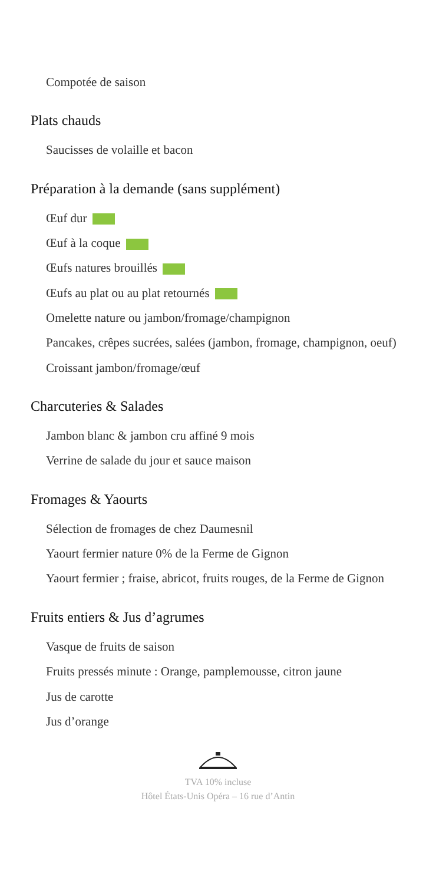Compotée de saison
Plats chauds
Saucisses de volaille et bacon
Préparation à la demande (sans supplément)
Œuf dur
Œuf à la coque
Œufs natures brouillés
Œufs au plat ou au plat retournés
Omelette nature ou jambon/fromage/champignon
Pancakes, crêpes sucrées, salées (jambon, fromage, champignon, oeuf)
Croissant jambon/fromage/œuf
Charcuteries & Salades
Jambon blanc & jambon cru affiné 9 mois
Verrine de salade du jour et sauce maison
Fromages & Yaourts
Sélection de fromages de chez Daumesnil
Yaourt fermier nature 0% de la Ferme de Gignon
Yaourt fermier ; fraise, abricot, fruits rouges, de la Ferme de Gignon
Fruits entiers & Jus d’agrumes
Vasque de fruits de saison
Fruits pressés minute : Orange, pamplemousse, citron jaune
Jus de carotte
Jus d’orange
TVA 10% incluse
Hôtel États-Unis Opéra – 16 rue d’Antin